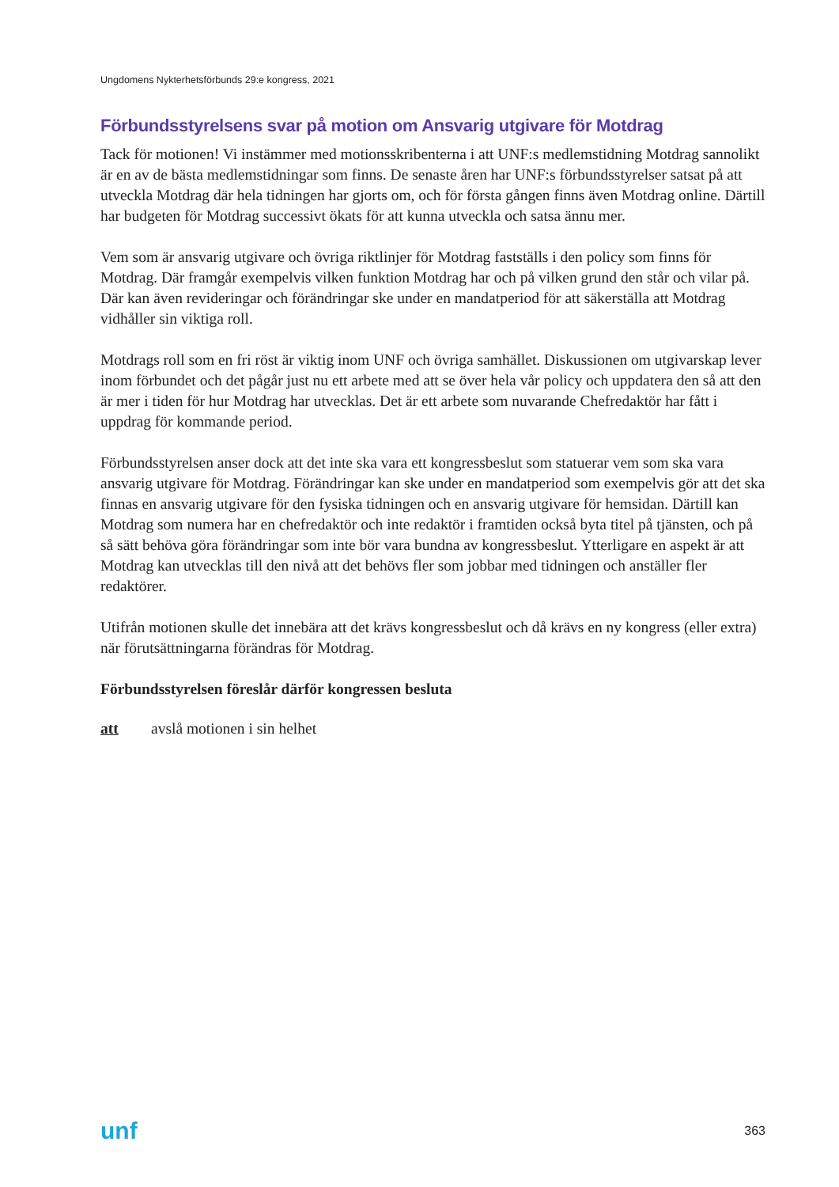Ungdomens Nykterhetsförbunds 29:e kongress, 2021
Förbundsstyrelsens svar på motion om Ansvarig utgivare för Motdrag
Tack för motionen! Vi instämmer med motionsskribenterna i att UNF:s medlemstidning Motdrag sannolikt är en av de bästa medlemstidningar som finns. De senaste åren har UNF:s förbundsstyrelser satsat på att utveckla Motdrag där hela tidningen har gjorts om, och för första gången finns även Motdrag online. Därtill har budgeten för Motdrag successivt ökats för att kunna utveckla och satsa ännu mer.
Vem som är ansvarig utgivare och övriga riktlinjer för Motdrag fastställs i den policy som finns för Motdrag. Där framgår exempelvis vilken funktion Motdrag har och på vilken grund den står och vilar på. Där kan även revideringar och förändringar ske under en mandatperiod för att säkerställa att Motdrag vidhåller sin viktiga roll.
Motdrags roll som en fri röst är viktig inom UNF och övriga samhället. Diskussionen om utgivarskap lever inom förbundet och det pågår just nu ett arbete med att se över hela vår policy och uppdatera den så att den är mer i tiden för hur Motdrag har utvecklas. Det är ett arbete som nuvarande Chefredaktör har fått i uppdrag för kommande period.
Förbundsstyrelsen anser dock att det inte ska vara ett kongressbeslut som statuerar vem som ska vara ansvarig utgivare för Motdrag. Förändringar kan ske under en mandatperiod som exempelvis gör att det ska finnas en ansvarig utgivare för den fysiska tidningen och en ansvarig utgivare för hemsidan. Därtill kan Motdrag som numera har en chefredaktör och inte redaktör i framtiden också byta titel på tjänsten, och på så sätt behöva göra förändringar som inte bör vara bundna av kongressbeslut. Ytterligare en aspekt är att Motdrag kan utvecklas till den nivå att det behövs fler som jobbar med tidningen och anställer fler redaktörer.
Utifrån motionen skulle det innebära att det krävs kongressbeslut och då krävs en ny kongress (eller extra) när förutsättningarna förändras för Motdrag.
Förbundsstyrelsen föreslår därför kongressen besluta
att avslå motionen i sin helhet
unf 363